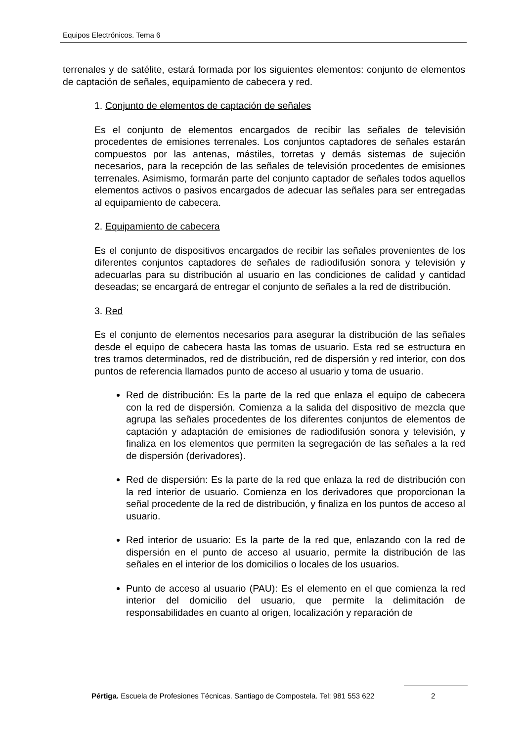Equipos Electrónicos. Tema 6
terrenales y de satélite, estará formada por los siguientes elementos: conjunto de elementos de captación de señales, equipamiento de cabecera y red.
1. Conjunto de elementos de captación de señales
Es el conjunto de elementos encargados de recibir las señales de televisión procedentes de emisiones terrenales. Los conjuntos captadores de señales estarán compuestos por las antenas, mástiles, torretas y demás sistemas de sujeción necesarios, para la recepción de las señales de televisión procedentes de emisiones terrenales. Asimismo, formarán parte del conjunto captador de señales todos aquellos elementos activos o pasivos encargados de adecuar las señales para ser entregadas al equipamiento de cabecera.
2. Equipamiento de cabecera
Es el conjunto de dispositivos encargados de recibir las señales provenientes de los diferentes conjuntos captadores de señales de radiodifusión sonora y televisión y adecuarlas para su distribución al usuario en las condiciones de calidad y cantidad deseadas; se encargará de entregar el conjunto de señales a la red de distribución.
3. Red
Es el conjunto de elementos necesarios para asegurar la distribución de las señales desde el equipo de cabecera hasta las tomas de usuario. Esta red se estructura en tres tramos determinados, red de distribución, red de dispersión y red interior, con dos puntos de referencia llamados punto de acceso al usuario y toma de usuario.
Red de distribución: Es la parte de la red que enlaza el equipo de cabecera con la red de dispersión. Comienza a la salida del dispositivo de mezcla que agrupa las señales procedentes de los diferentes conjuntos de elementos de captación y adaptación de emisiones de radiodifusión sonora y televisión, y finaliza en los elementos que permiten la segregación de las señales a la red de dispersión (derivadores).
Red de dispersión: Es la parte de la red que enlaza la red de distribución con la red interior de usuario. Comienza en los derivadores que proporcionan la señal procedente de la red de distribución, y finaliza en los puntos de acceso al usuario.
Red interior de usuario: Es la parte de la red que, enlazando con la red de dispersión en el punto de acceso al usuario, permite la distribución de las señales en el interior de los domicilios o locales de los usuarios.
Punto de acceso al usuario (PAU): Es el elemento en el que comienza la red interior del domicilio del usuario, que permite la delimitación de responsabilidades en cuanto al origen, localización y reparación de
Pértiga. Escuela de Profesiones Técnicas. Santiago de Compostela. Tel: 981 553 622
2